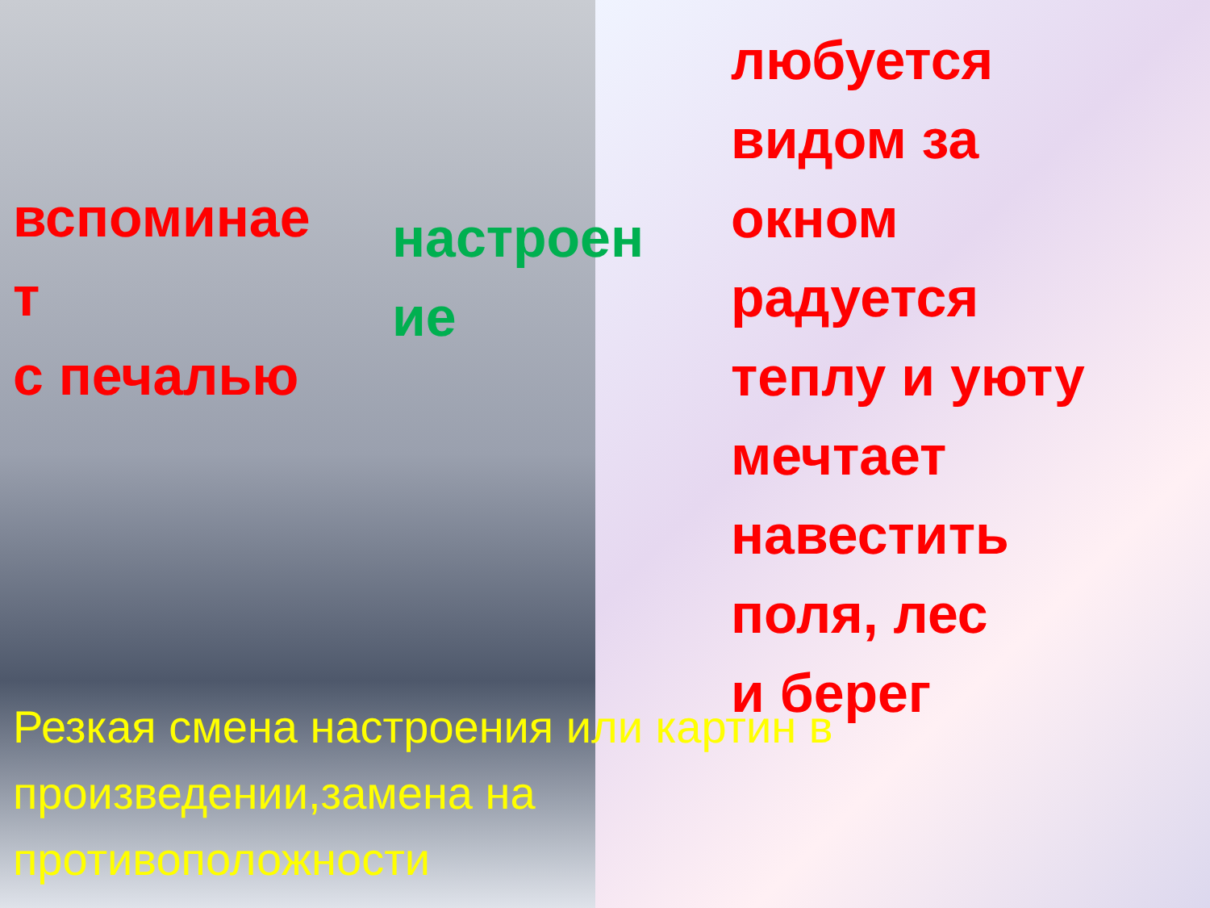вспоминае
т
с печалью
настроен
ие
любуется видом за окном
радуется теплу и уюту
мечтает навестить поля, лес
и берег
Резкая смена настроения или картин в произведении,замена на противоположности